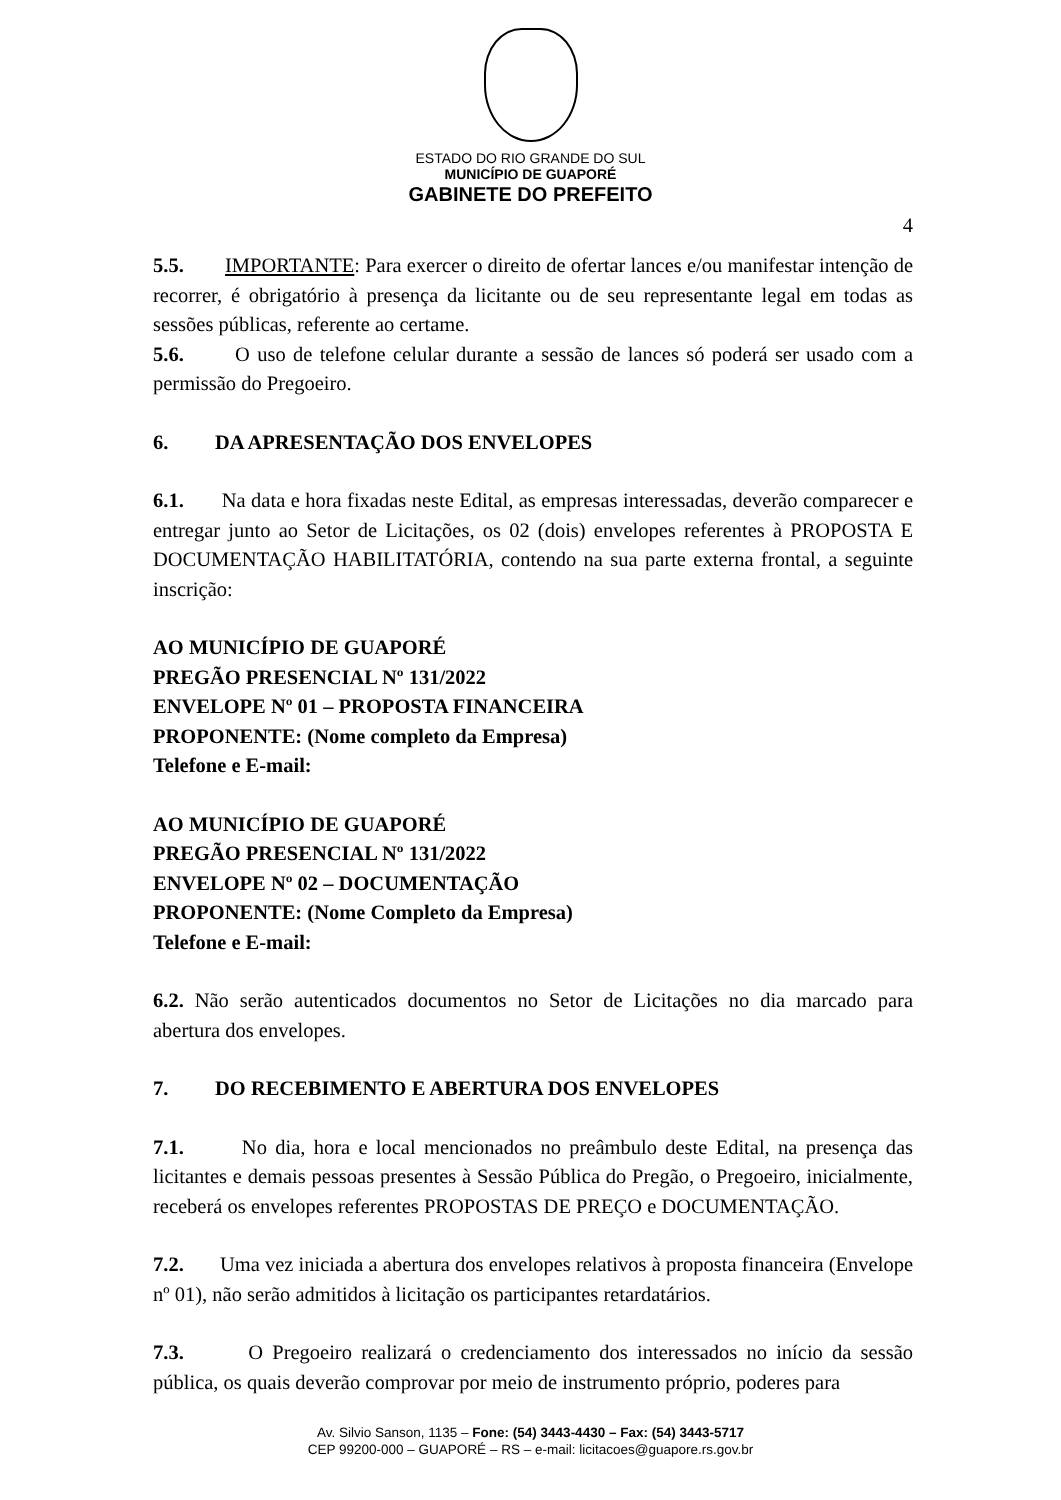ESTADO DO RIO GRANDE DO SUL
MUNICÍPIO DE GUAPORÉ
GABINETE DO PREFEITO
4
5.5. IMPORTANTE: Para exercer o direito de ofertar lances e/ou manifestar intenção de recorrer, é obrigatório à presença da licitante ou de seu representante legal em todas as sessões públicas, referente ao certame.
5.6. O uso de telefone celular durante a sessão de lances só poderá ser usado com a permissão do Pregoeiro.
6. DA APRESENTAÇÃO DOS ENVELOPES
6.1. Na data e hora fixadas neste Edital, as empresas interessadas, deverão comparecer e entregar junto ao Setor de Licitações, os 02 (dois) envelopes referentes à PROPOSTA E DOCUMENTAÇÃO HABILITATÓRIA, contendo na sua parte externa frontal, a seguinte inscrição:
AO MUNICÍPIO DE GUAPORÉ
PREGÃO PRESENCIAL Nº 131/2022
ENVELOPE Nº 01 – PROPOSTA FINANCEIRA
PROPONENTE: (Nome completo da Empresa)
Telefone e E-mail:
AO MUNICÍPIO DE GUAPORÉ
PREGÃO PRESENCIAL Nº 131/2022
ENVELOPE Nº 02 – DOCUMENTAÇÃO
PROPONENTE: (Nome Completo da Empresa)
Telefone e E-mail:
6.2. Não serão autenticados documentos no Setor de Licitações no dia marcado para abertura dos envelopes.
7. DO RECEBIMENTO E ABERTURA DOS ENVELOPES
7.1. No dia, hora e local mencionados no preâmbulo deste Edital, na presença das licitantes e demais pessoas presentes à Sessão Pública do Pregão, o Pregoeiro, inicialmente, receberá os envelopes referentes PROPOSTAS DE PREÇO e DOCUMENTAÇÃO.
7.2. Uma vez iniciada a abertura dos envelopes relativos à proposta financeira (Envelope nº 01), não serão admitidos à licitação os participantes retardatários.
7.3. O Pregoeiro realizará o credenciamento dos interessados no início da sessão pública, os quais deverão comprovar por meio de instrumento próprio, poderes para
Av. Silvio Sanson, 1135 – Fone: (54) 3443-4430 – Fax: (54) 3443-5717
CEP 99200-000 – GUAPORÉ – RS – e-mail: licitacoes@guapore.rs.gov.br